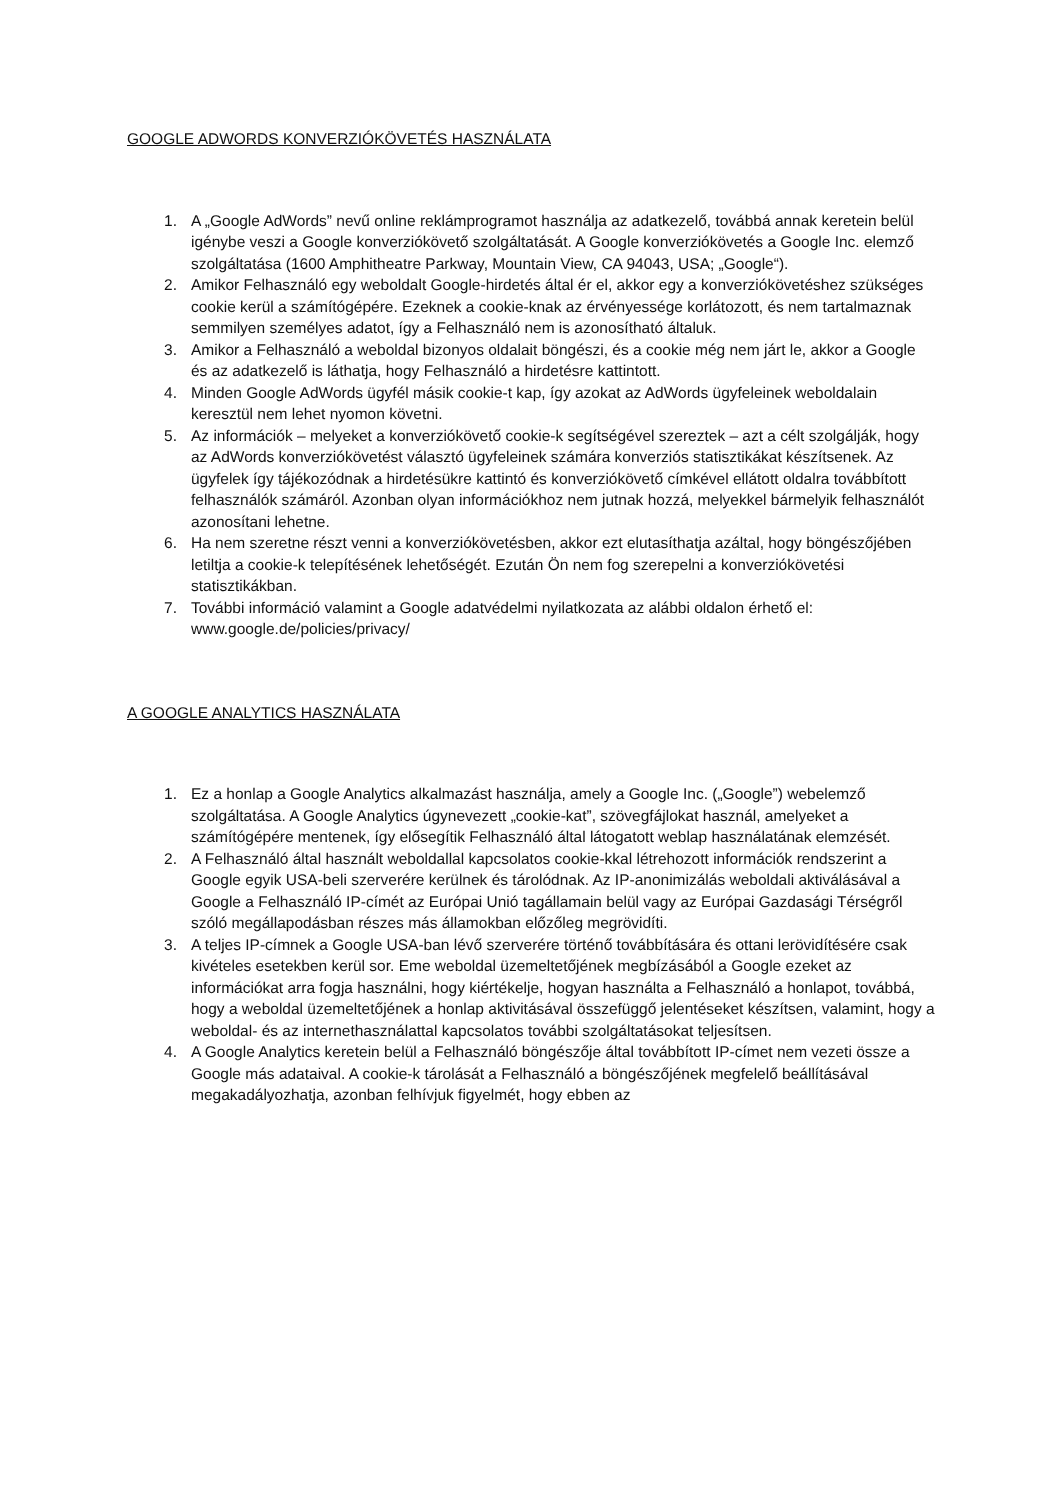GOOGLE ADWORDS KONVERZIÓKÖVETÉS HASZNÁLATA
1. A „Google AdWords” nevű online reklámprogramot használja az adatkezelő, továbbá annak keretein belül igénybe veszi a Google konverziókövető szolgáltatását. A Google konverziókövetés a Google Inc. elemző szolgáltatása (1600 Amphitheatre Parkway, Mountain View, CA 94043, USA; „Google“).
2. Amikor Felhasználó egy weboldalt Google-hirdetés által ér el, akkor egy a konverziókövetéshez szükséges cookie kerül a számítógépére. Ezeknek a cookie-knak az érvényessége korlátozott, és nem tartalmaznak semmilyen személyes adatot, így a Felhasználó nem is azonosítható általuk.
3. Amikor a Felhasználó a weboldal bizonyos oldalait böngészi, és a cookie még nem járt le, akkor a Google és az adatkezelő is láthatja, hogy Felhasználó a hirdetésre kattintott.
4. Minden Google AdWords ügyfél másik cookie-t kap, így azokat az AdWords ügyfeleinek weboldalain keresztül nem lehet nyomon követni.
5. Az információk – melyeket a konverziókövető cookie-k segítségével szereztek – azt a célt szolgálják, hogy az AdWords konverziókövetést választó ügyfeleinek számára konverziós statisztikákat készítsenek. Az ügyfelek így tájékozódnak a hirdetésükre kattintó és konverziókövető címkével ellátott oldalra továbbított felhasználók számáról. Azonban olyan információkhoz nem jutnak hozzá, melyekkel bármelyik felhasználót azonosítani lehetne.
6. Ha nem szeretne részt venni a konverziókövetésben, akkor ezt elutasíthatja azáltal, hogy böngészőjében letiltja a cookie-k telepítésének lehetőségét. Ezután Ön nem fog szerepelni a konverziókövetési statisztikákban.
7. További információ valamint a Google adatvédelmi nyilatkozata az alábbi oldalon érhető el: www.google.de/policies/privacy/
A GOOGLE ANALYTICS HASZNÁLATA
1. Ez a honlap a Google Analytics alkalmazást használja, amely a Google Inc. („Google”) webelemző szolgáltatása. A Google Analytics úgynevezett „cookie-kat”, szövegfájlokat használ, amelyeket a számítógépére mentenek, így elősegítik Felhasználó által látogatott weblap használatának elemzését.
2. A Felhasználó által használt weboldallal kapcsolatos cookie-kkal létrehozott információk rendszerint a Google egyik USA-beli szerverére kerülnek és tárolódnak. Az IP-anonimizálás weboldali aktiválásával a Google a Felhasználó IP-címét az Európai Unió tagállamain belül vagy az Európai Gazdasági Térségről szóló megállapodásban részes más államokban előzőleg megrövidíti.
3. A teljes IP-címnek a Google USA-ban lévő szerverére történő továbbítására és ottani lerövidítésére csak kivételes esetekben kerül sor. Eme weboldal üzemeltetőjének megbízásából a Google ezeket az információkat arra fogja használni, hogy kiértékelje, hogyan használta a Felhasználó a honlapot, továbbá, hogy a weboldal üzemeltetőjének a honlap aktivitásával összefüggő jelentéseket készítsen, valamint, hogy a weboldal- és az internethasználattal kapcsolatos további szolgáltatásokat teljesítsen.
4. A Google Analytics keretein belül a Felhasználó böngészője által továbbított IP-címet nem vezeti össze a Google más adataival. A cookie-k tárolását a Felhasználó a böngészőjének megfelelő beállításával megakadályozhatja, azonban felhívjuk figyelmét, hogy ebben az